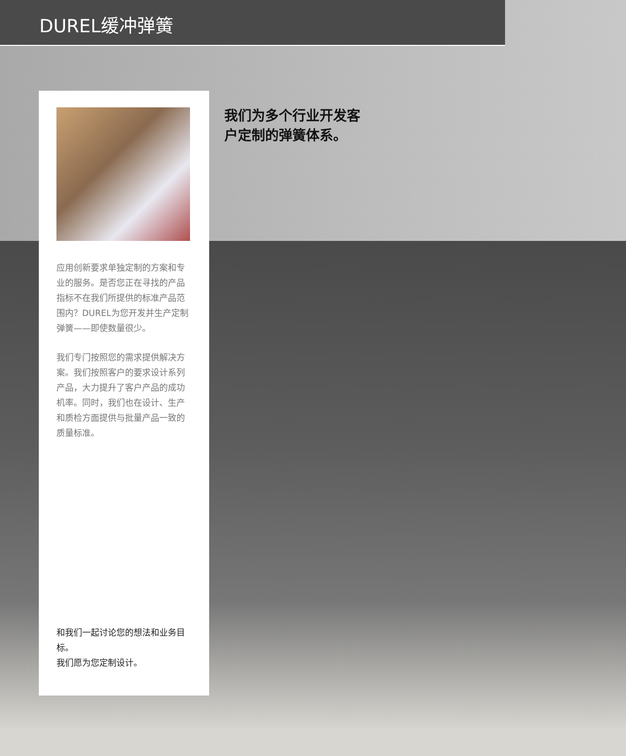DUREL缓冲弹簧
我们为多个行业开发客
户定制的弹簧体系。
应用创新要求单独定制的方案和专业的服务。是否您正在寻找的产品指标不在我们所提供的标准产品范围内？DUREL为您开发并生产定制弹簧——即使数量很少。
我们专门按照您的需求提供解决方案。我们按照客户的要求设计系列产品，大力提升了客户产品的成功机率。同时，我们也在设计、生产和质检方面提供与批量产品一致的质量标准。
和我们一起讨论您的想法和业务目标。
我们愿为您定制设计。